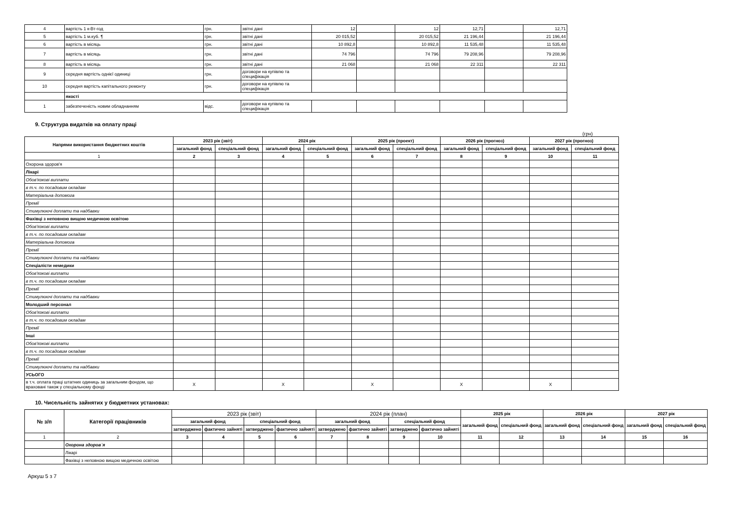| 4 | вартість 1 к-Вт-год | грн. | звітні дані | 12 | | 12 | 12,71 | | 12,71 |
| 5 | вартість 1 м.куб. ¶ | грн. | звітні дані | 20 015,52 | | 20 015,52 | 21 196,44 | | 21 196,44 |
| 6 | вартість в місяць | грн. | звітні дані | 10 892,8 | | 10 892,8 | 11 535,48 | | 11 535,48 |
| 7 | вартість в місяць | грн. | звітні дані | 74 796 | | 74 796 | 79 208,96 | | 79 208,96 |
| 8 | вартість в місяць | грн. | звітні дані | 21 068 | | 21 068 | 22 311 | | 22 311 |
| 9 | середня вартість однієї одиниці | грн. | договори на купівлю та специфікація | | | | | | |
| 10 | середня вартість капітального ремонту | грн. | договори на купівлю та специфікація | | | | | | |
| | якості | | | | | | | | |
| 1 | забезпеченість новим обладнанням | відс. | договори на купівлю та специфікація | | | | | | |
9. Структура видатків на оплату праці
(грн)
| Напрями використання бюджетних коштів | 2023 рік (звіт) | | 2024 рік | | 2025 рік (проект) | | 2026 рік (прогноз) | | 2027 рік (прогноз) | |
| --- | --- | --- | --- | --- | --- | --- | --- | --- | --- | --- |
| | загальний фонд | спеціальний фонд | загальний фонд | спеціальний фонд | загальний фонд | спеціальний фонд | загальний фонд | спеціальний фонд | загальний фонд | спеціальний фонд |
| 1 | 2 | 3 | 4 | 5 | 6 | 7 | 8 | 9 | 10 | 11 |
| Охорона здоров'я | | | | | | | | | | |
| Лікарі | | | | | | | | | | |
| Обов'язкові виплати | | | | | | | | | | |
| в т.ч. по посадовим окладам | | | | | | | | | | |
| Матеріальна допомога | | | | | | | | | | |
| Премії | | | | | | | | | | |
| Стимулюючі доплати та надбавки | | | | | | | | | | |
| Фахівці з неповною вищою медичною освітою | | | | | | | | | | |
| Обов'язкові виплати | | | | | | | | | | |
| в т.ч. по посадовим окладам | | | | | | | | | | |
| Матеріальна допомога | | | | | | | | | | |
| Премії | | | | | | | | | | |
| Стимулюючі доплати та надбавки | | | | | | | | | | |
| Спеціалісти немедики | | | | | | | | | | |
| Обов'язкові виплати | | | | | | | | | | |
| в т.ч. по посадовим окладам | | | | | | | | | | |
| Премії | | | | | | | | | | |
| Стимулюючі доплати та надбавки | | | | | | | | | | |
| Молодший персонал | | | | | | | | | | |
| Обов'язкові виплати | | | | | | | | | | |
| в т.ч. по посадовим окладам | | | | | | | | | | |
| Премії | | | | | | | | | | |
| Інші | | | | | | | | | | |
| Обов'язкові виплати | | | | | | | | | | |
| в т.ч. по посадовим окладам | | | | | | | | | | |
| Премії | | | | | | | | | | |
| Стимулюючі доплати та надбавки | | | | | | | | | | |
| УСЬОГО | | | | | | | | | | |
| в т.ч. оплата праці штатних одиниць за загальним фондом, що враховані також у спеціальному фонді | X | | X | | X | | X | | X | |
10. Чисельність зайнятих у бюджетних установах:
| № з/п | Категорії працівників | 2023 рік (звіт) | | | | 2024 рік (план) | | | | 2025 рік | | 2026 рік | | 2027 рік | |
| | | загальний фонд | | спеціальний фонд | | загальний фонд | | спеціальний фонд | | загальний фонд | спеціальний фонд | загальний фонд | спеціальний фонд | загальний фонд | спеціальний фонд |
| | | затверджено | фактично зайняті | затверджено | фактично зайняті | затверджено | фактично зайняті | затверджено | фактично зайняті | | | | | | |
| 1 | 2 | 3 | 4 | 5 | 6 | 7 | 8 | 9 | 10 | 11 | 12 | 13 | 14 | 15 | 16 |
| | Охорона здоров`я | | | | | | | | | | | | | | |
| | Лікарі | | | | | | | | | | | | | | |
| | Фахівці з неповною вищою медичною освітою | | | | | | | | | | | | | | |
Аркуш 5 з 7